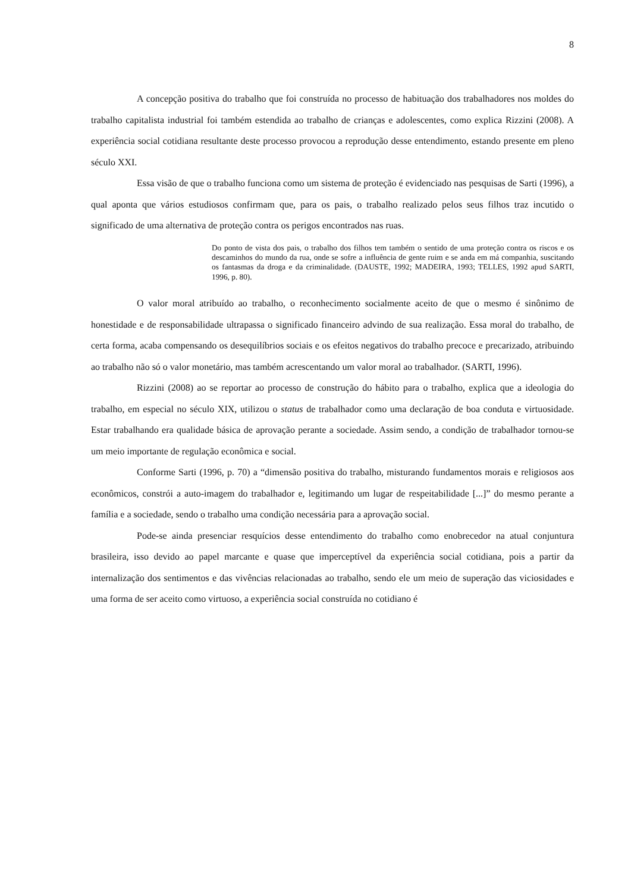8
A concepção positiva do trabalho que foi construída no processo de habituação dos trabalhadores nos moldes do trabalho capitalista industrial foi também estendida ao trabalho de crianças e adolescentes, como explica Rizzini (2008). A experiência social cotidiana resultante deste processo provocou a reprodução desse entendimento, estando presente em pleno século XXI.
Essa visão de que o trabalho funciona como um sistema de proteção é evidenciado nas pesquisas de Sarti (1996), a qual aponta que vários estudiosos confirmam que, para os pais, o trabalho realizado pelos seus filhos traz incutido o significado de uma alternativa de proteção contra os perigos encontrados nas ruas.
Do ponto de vista dos pais, o trabalho dos filhos tem também o sentido de uma proteção contra os riscos e os descaminhos do mundo da rua, onde se sofre a influência de gente ruim e se anda em má companhia, suscitando os fantasmas da droga e da criminalidade. (DAUSTE, 1992; MADEIRA, 1993; TELLES, 1992 apud SARTI, 1996, p. 80).
O valor moral atribuído ao trabalho, o reconhecimento socialmente aceito de que o mesmo é sinônimo de honestidade e de responsabilidade ultrapassa o significado financeiro advindo de sua realização. Essa moral do trabalho, de certa forma, acaba compensando os desequilíbrios sociais e os efeitos negativos do trabalho precoce e precarizado, atribuindo ao trabalho não só o valor monetário, mas também acrescentando um valor moral ao trabalhador. (SARTI, 1996).
Rizzini (2008) ao se reportar ao processo de construção do hábito para o trabalho, explica que a ideologia do trabalho, em especial no século XIX, utilizou o status de trabalhador como uma declaração de boa conduta e virtuosidade. Estar trabalhando era qualidade básica de aprovação perante a sociedade. Assim sendo, a condição de trabalhador tornou-se um meio importante de regulação econômica e social.
Conforme Sarti (1996, p. 70) a “dimensão positiva do trabalho, misturando fundamentos morais e religiosos aos econômicos, constrói a auto-imagem do trabalhador e, legitimando um lugar de respeitabilidade [...]” do mesmo perante a família e a sociedade, sendo o trabalho uma condição necessária para a aprovação social.
Pode-se ainda presenciar resquícios desse entendimento do trabalho como enobrecedor na atual conjuntura brasileira, isso devido ao papel marcante e quase que imperceptível da experiência social cotidiana, pois a partir da internalização dos sentimentos e das vivências relacionadas ao trabalho, sendo ele um meio de superação das viciosidades e uma forma de ser aceito como virtuoso, a experiência social construída no cotidiano é